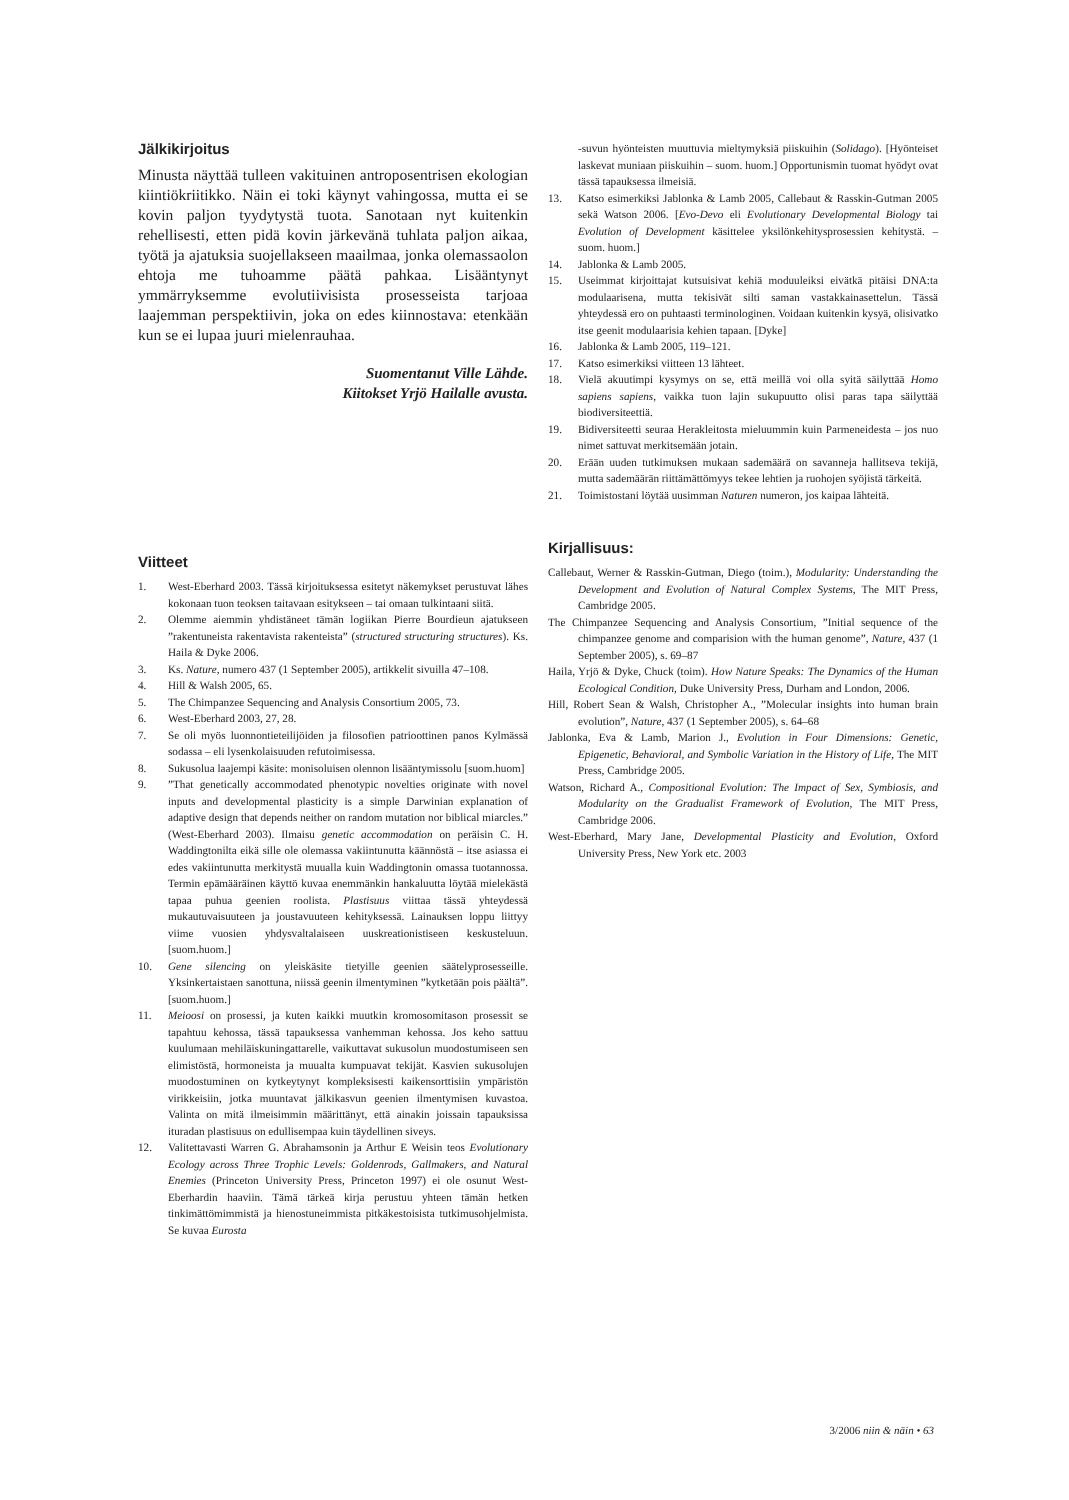Jälkikirjoitus
Minusta näyttää tulleen vakituinen antroposentrisen ekologian kiintiökriitikko. Näin ei toki käynyt vahingossa, mutta ei se kovin paljon tyydytystä tuota. Sanotaan nyt kuitenkin rehellisesti, etten pidä kovin järkevänä tuhlata paljon aikaa, työtä ja ajatuksia suojellakseen maailmaa, jonka olemassaolon ehtoja me tuhoamme päätä pahkaa. Lisääntynyt ymmärryksemme evolutiivisista prosesseista tarjoaa laajemman perspektiivin, joka on edes kiinnostava: etenkään kun se ei lupaa juuri mielenrauhaa.
Suomentanut Ville Lähde.
Kiitokset Yrjö Hailalle avusta.
Viitteet
1. West-Eberhard 2003. Tässä kirjoituksessa esitetyt näkemykset perustuvat lähes kokonaan tuon teoksen taitavaan esitykseen – tai omaan tulkintaani siitä.
2. Olemme aiemmin yhdistäneet tämän logiikan Pierre Bourdieun ajatukseen ”rakentuneista rakentavista rakenteista” (structured structuring structures). Ks. Haila & Dyke 2006.
3. Ks. Nature, numero 437 (1 September 2005), artikkelit sivuilla 47–108.
4. Hill & Walsh 2005, 65.
5. The Chimpanzee Sequencing and Analysis Consortium 2005, 73.
6. West-Eberhard 2003, 27, 28.
7. Se oli myös luonnontieteilijöiden ja filosofien patrioottinen panos Kylmässä sodassa – eli lysenkolaisuuden refutoimisessa.
8. Sukusolua laajempi käsite: monisoluisen olennon lisääntymissolu [suom.huom]
9.”That genetically accommodated phenotypic novelties originate with novel inputs and developmental plasticity is a simple Darwinian explanation of adaptive design that depends neither on random mutation nor biblical miarcles.” (West-Eberhard 2003). Ilmaisu genetic accommodation on peräisin C. H. Waddingtonilta eikä sille ole olemassa vakiintunutta käännöstä – itse asiassa ei edes vakiintunutta merkitystä muualla kuin Waddingtonin omassa tuotannossa. Termin epämääräinen käyttö kuvaa enemmänkin hankaluutta löytää mielekästä tapaa puhua geenien roolista. Plastisuus viittaa tässä yhteydessä mukautuvaisuuteen ja joustavuuteen kehityksessä. Lainauksen loppu liittyy viime vuosien yhdysvaltalaiseen uuskreationistiseen keskusteluun. [suom.huom.]
10. Gene silencing on yleiskäsite tietyille geenien säätelyprosesseille. Yksinkertaistaen sanottuna, niissä geenin ilmentyminen ”kytketään pois päältä”. [suom.huom.]
11. Meioosi on prosessi, ja kuten kaikki muutkin kromosomitason prosessit se tapahtuu kehossa, tässä tapauksessa vanhemman kehossa. Jos keho sattuu kuulumaan mehiläiskuningattarelle, vaikuttavat sukusolun muodostumiseen sen elimistöstä, hormoneista ja muualta kumpuavat tekijät. Kasvien sukusolujen muodostuminen on kytkeytynyt kompleksisesti kaikensorttisiin ympäristön virikkeisiin, jotka muuntavat jälkikasvun geenien ilmentymisen kuvastoa. Valinta on mitä ilmeisimmin määrittänyt, että ainakin joissain tapauksissa ituradan plastisuus on edullisempaa kuin täydellinen siveys.
12. Valitettavasti Warren G. Abrahamsonin ja Arthur E Weisin teos Evolutionary Ecology across Three Trophic Levels: Goldenrods, Gallmakers, and Natural Enemies (Princeton University Press, Princeton 1997) ei ole osunut West-Eberhardin haaviin. Tämä tärkeä kirja perustuu yhteen tämän hetken tinkimättömimmistä ja hienostuneimmista pitkäkestoisista tutkimusohjelmista. Se kuvaa Eurosta
-suvun hyönteisten muuttuvia mieltymyksiä piiskuihin (Solidago). [Hyönteiset laskevat muniaan piiskuihin – suom. huom.] Opportunismin tuomat hyödyt ovat tässä tapauksessa ilmeisiä.
13. Katso esimerkiksi Jablonka & Lamb 2005, Callebaut & Rasskin-Gutman 2005 sekä Watson 2006. [Evo-Devo eli Evolutionary Developmental Biology tai Evolution of Development käsittelee yksilönkehitysprosessien kehitystä. – suom. huom.]
14. Jablonka & Lamb 2005.
15. Useimmat kirjoittajat kutsuisivat kehiä moduuleiksi eivätkä pitäisi DNA:ta modulaarisena, mutta tekisivät silti saman vastakkainasettelun. Tässä yhteydessä ero on puhtaasti terminologinen. Voidaan kuitenkin kysyä, olisivatko itse geenit modulaarisia kehien tapaan. [Dyke]
16. Jablonka & Lamb 2005, 119–121.
17. Katso esimerkiksi viitteen 13 lähteet.
18. Vielä akuutimpi kysymys on se, että meillä voi olla syitä säilyttää Homo sapiens sapiens, vaikka tuon lajin sukupuutto olisi paras tapa säilyttää biodiversiteettiä.
19. Bidiversiteetti seuraa Herakleitosta mieluummin kuin Parmeneidesta – jos nuo nimet sattuvat merkitsemään jotain.
20. Erään uuden tutkimuksen mukaan sademäärä on savanneja hallitseva tekijä, mutta sademäärän riittämättömyys tekee lehtien ja ruohojen syöjistä tärkeitä.
21. Toimistostani löytää uusimman Naturen numeron, jos kaipaa lähteitä.
Kirjallisuus:
Callebaut, Werner & Rasskin-Gutman, Diego (toim.), Modularity: Understanding the Development and Evolution of Natural Complex Systems, The MIT Press, Cambridge 2005.
The Chimpanzee Sequencing and Analysis Consortium, ”Initial sequence of the chimpanzee genome and comparision with the human genome”, Nature, 437 (1 September 2005), s. 69–87
Haila, Yrjö & Dyke, Chuck (toim). How Nature Speaks: The Dynamics of the Human Ecological Condition, Duke University Press, Durham and London, 2006.
Hill, Robert Sean & Walsh, Christopher A., ”Molecular insights into human brain evolution”, Nature, 437 (1 September 2005), s. 64–68
Jablonka, Eva & Lamb, Marion J., Evolution in Four Dimensions: Genetic, Epigenetic, Behavioral, and Symbolic Variation in the History of Life, The MIT Press, Cambridge 2005.
Watson, Richard A., Compositional Evolution: The Impact of Sex, Symbiosis, and Modularity on the Gradualist Framework of Evolution, The MIT Press, Cambridge 2006.
West-Eberhard, Mary Jane, Developmental Plasticity and Evolution, Oxford University Press, New York etc. 2003
3/2006 niin & näin • 63